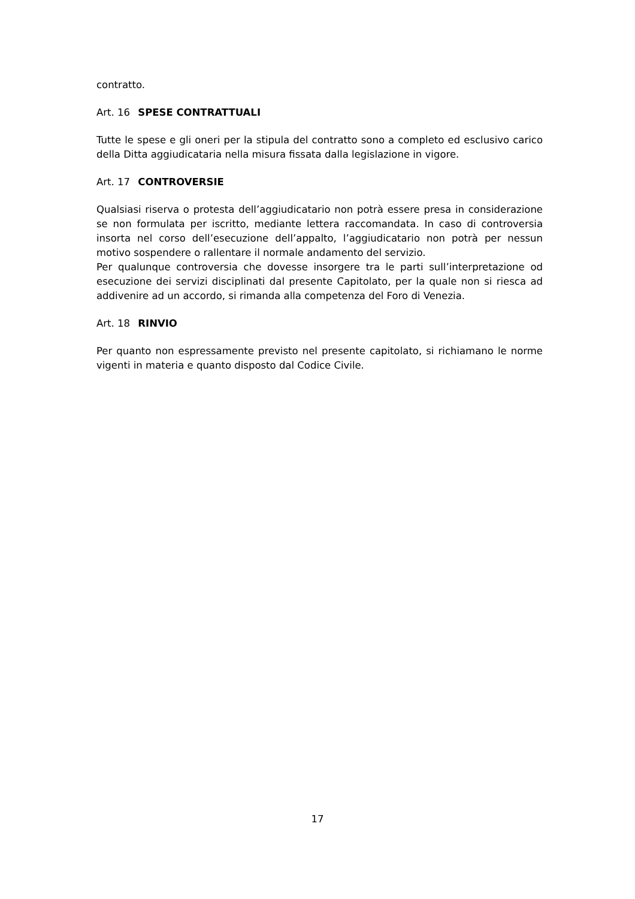contratto.
Art. 16 SPESE CONTRATTUALI
Tutte le spese e gli oneri per la stipula del contratto sono a completo ed esclusivo carico della Ditta aggiudicataria nella misura fissata dalla legislazione in vigore.
Art. 17 CONTROVERSIE
Qualsiasi riserva o protesta dell’aggiudicatario non potrà essere presa in considerazione se non formulata per iscritto, mediante lettera raccomandata. In caso di controversia insorta nel corso dell’esecuzione dell’appalto, l’aggiudicatario non potrà per nessun motivo sospendere o rallentare il normale andamento del servizio.
Per qualunque controversia che dovesse insorgere tra le parti sull’interpretazione od esecuzione dei servizi disciplinati dal presente Capitolato, per la quale non si riesca ad addivenire ad un accordo, si rimanda alla competenza del Foro di Venezia.
Art. 18 RINVIO
Per quanto non espressamente previsto nel presente capitolato, si richiamano le norme vigenti in materia e quanto disposto dal Codice Civile.
17